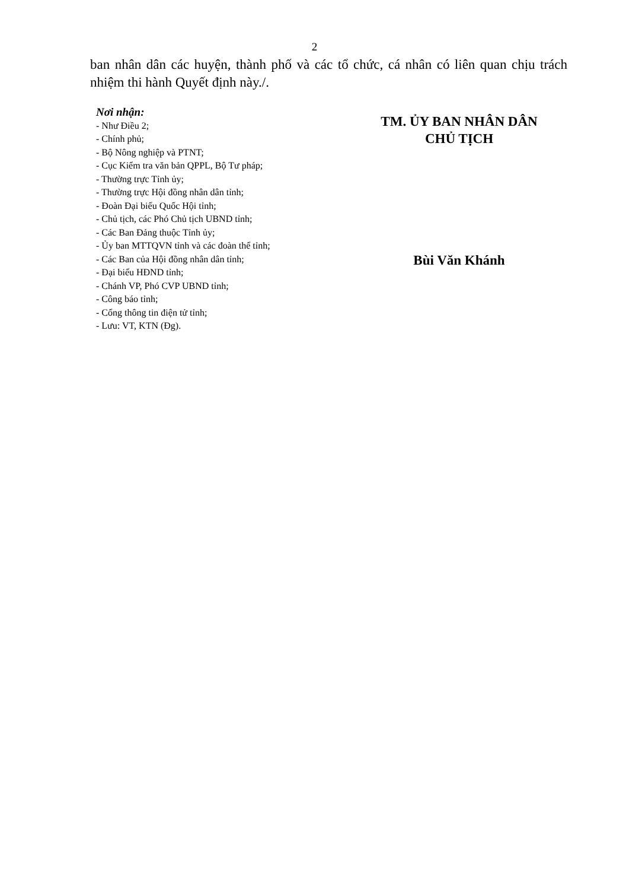2
ban nhân dân các huyện, thành phố và các tổ chức, cá nhân có liên quan chịu trách nhiệm thi hành Quyết định này./.
Nơi nhận:
- Như Điều 2;
- Chính phủ;
- Bộ Nông nghiệp và PTNT;
- Cục Kiểm tra văn bản QPPL, Bộ Tư pháp;
- Thường trực Tỉnh ủy;
- Thường trực Hội đồng nhân dân tỉnh;
- Đoàn Đại biểu Quốc Hội tỉnh;
- Chủ tịch, các Phó Chủ tịch UBND tỉnh;
- Các Ban Đảng thuộc Tỉnh ủy;
- Ủy ban MTTQVN tỉnh và các đoàn thể tỉnh;
- Các Ban của Hội đồng nhân dân tỉnh;
- Đại biểu HĐND tỉnh;
- Chánh VP, Phó CVP UBND tỉnh;
- Công báo tỉnh;
- Cổng thông tin điện tử tỉnh;
- Lưu: VT, KTN (Đg).
TM. ỦY BAN NHÂN DÂN
CHỦ TỊCH
Bùi Văn Khánh